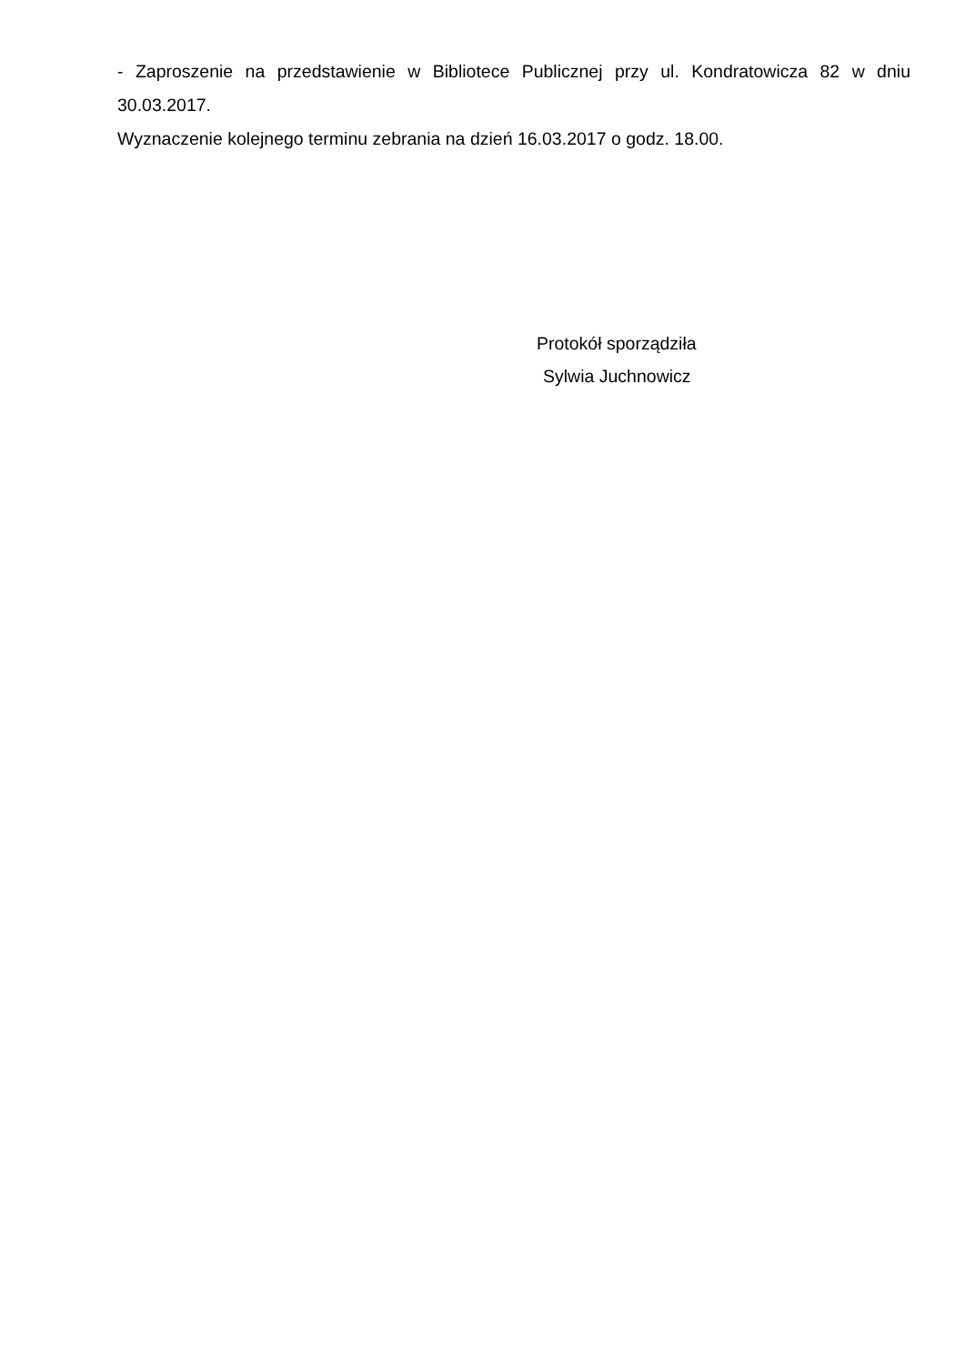- Zaproszenie na przedstawienie w Bibliotece Publicznej przy ul. Kondratowicza 82 w dniu 30.03.2017.
Wyznaczenie kolejnego terminu zebrania na dzień 16.03.2017 o godz. 18.00.
Protokół sporządziła
Sylwia Juchnowicz